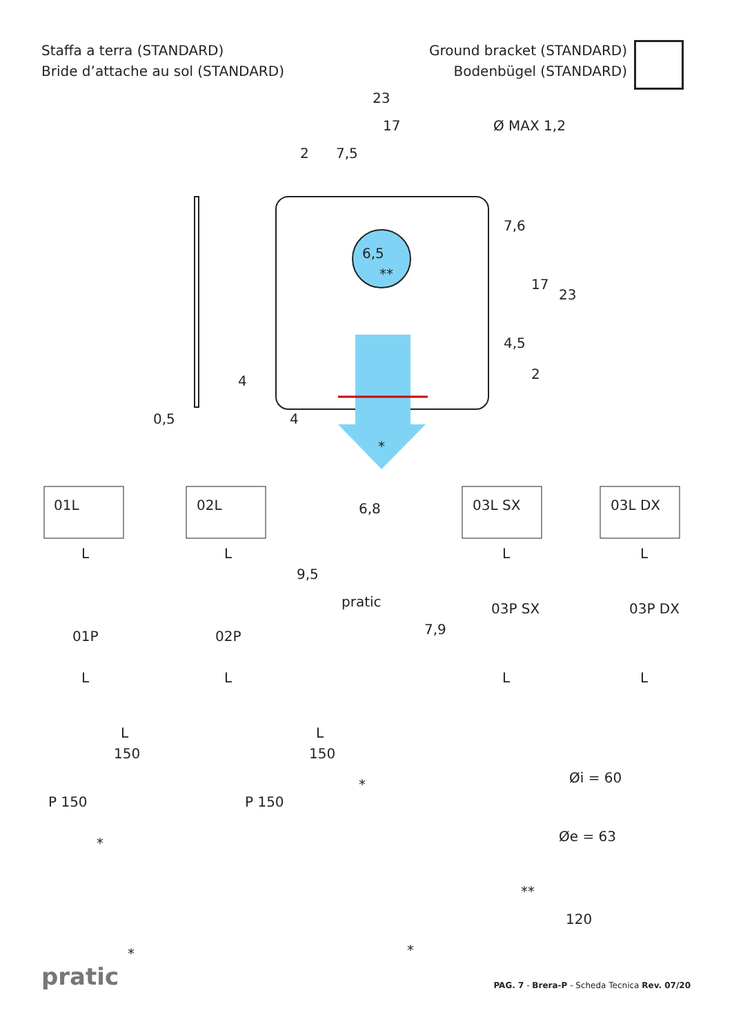Staffa a terra (STANDARD)
Bride d’attache au sol (STANDARD)
Ground bracket (STANDARD)
Bodenbügel (STANDARD)
23
17
2 7,5
Ø MAX 1,2
6,5
**
7,6
17
23
4,5
2
4
0,5 4
*
01L 02L 6,8 03L SX 03L DX
L L L L
9,5
pratic
7,9
01P 02P
03P SX 03P DX
L L L L
L
150
P 150
*
*
L
150
P 150
*
*
Øi = 60
Øe = 63
**
120
pratic
PAG. 7 - Brera-P - Scheda Tecnica Rev. 07/20